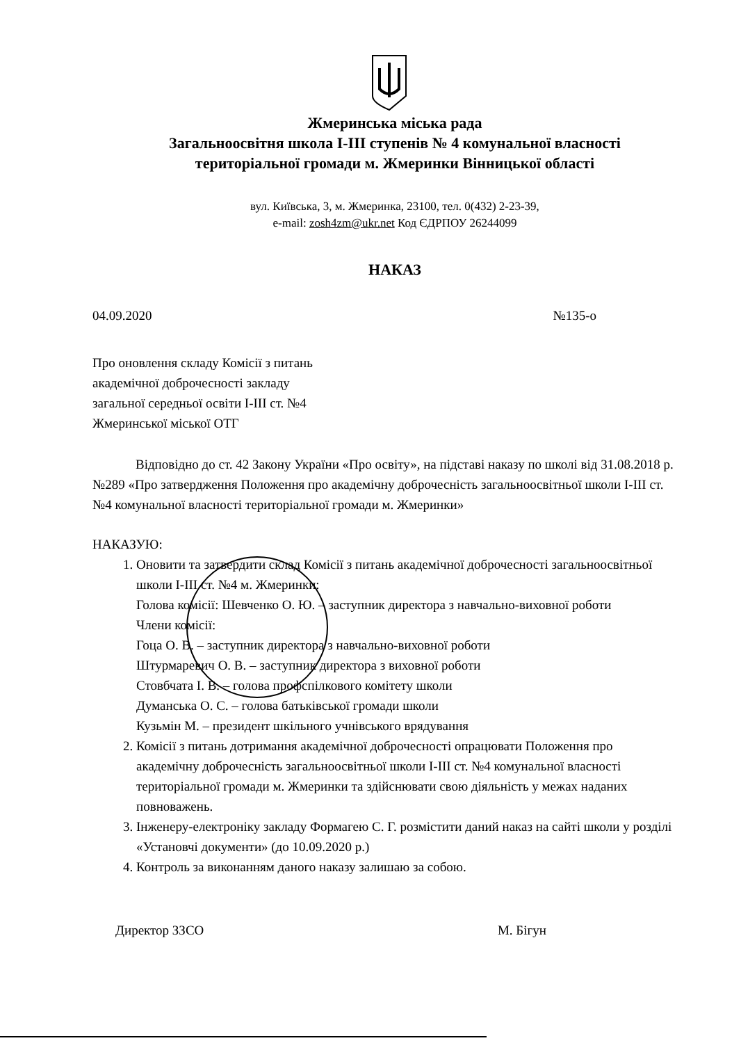Жмеринська міська рада
Загальноосвітня школа I-III ступенів № 4 комунальної власності
територіальної громади м. Жмеринки Вінницької області
вул. Київська, 3, м. Жмеринка, 23100, тел. 0(432) 2-23-39,
e-mail: zosh4zm@ukr.net Код ЄДРПОУ 26244099
НАКАЗ
04.09.2020 №135-о
Про оновлення складу Комісії з питань
академічної доброчесності закладу
загальної середньої освіти I-III ст. №4
Жмеринської міської ОТГ
Відповідно до ст. 42 Закону України «Про освіту», на підставі наказу по школі від 31.08.2018 р. №289 «Про затвердження Положення про академічну доброчесність загальноосвітньої школи I-III ст. №4 комунальної власності територіальної громади м. Жмеринки»
НАКАЗУЮ:
1. Оновити та затвердити склад Комісії з питань академічної доброчесності загальноосвітньої школи I-III ст. №4 м. Жмеринки:
Голова комісії: Шевченко О. Ю. – заступник директора з навчально-виховної роботи
Члени комісії:
Гоца О. В. – заступник директора з навчально-виховної роботи
Штурмаревич О. В. – заступник директора з виховної роботи
Стовбчата І. В. – голова профспілкового комітету школи
Думанська О. С. – голова батьківської громади школи
Кузьмін М. – президент шкільного учнівського врядування
2. Комісії з питань дотримання академічної доброчесності опрацювати Положення про академічну доброчесність загальноосвітньої школи I-III ст. №4 комунальної власності територіальної громади м. Жмеринки та здійснювати свою діяльність у межах наданих повноважень.
3. Інженеру-електроніку закладу Формагею С. Г. розмістити даний наказ на сайті школи у розділі «Установчі документи» (до 10.09.2020 р.)
4. Контроль за виконанням даного наказу залишаю за собою.
Директор ЗЗСО М. Бігун